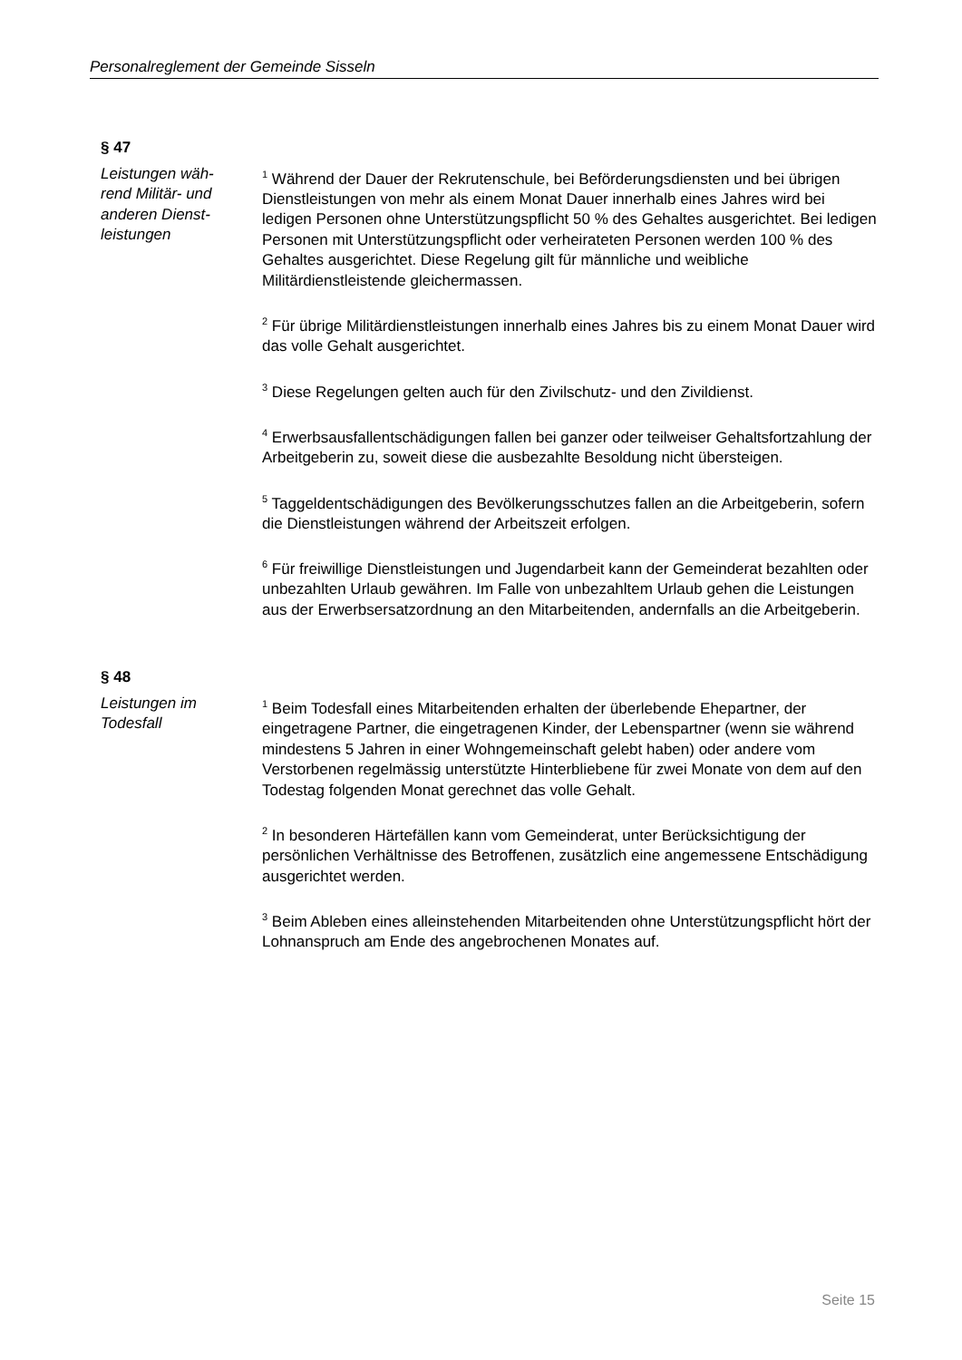Personalreglement der Gemeinde Sisseln
§ 47
Leistungen wäh-
rend Militär- und
anderen Dienst-
leistungen
<sup>1</sup> Während der Dauer der Rekrutenschule, bei Beförderungsdiensten und bei übrigen Dienstleistungen von mehr als einem Monat Dauer innerhalb eines Jahres wird bei ledigen Personen ohne Unterstützungspflicht 50 % des Gehaltes ausgerichtet. Bei ledigen Personen mit Unterstützungspflicht oder verheirateten Personen werden 100 % des Gehaltes ausgerichtet. Diese Regelung gilt für männliche und weibliche Militärdienstleistende gleichermassen.
<sup>2</sup> Für übrige Militärdienstleistungen innerhalb eines Jahres bis zu einem Monat Dauer wird das volle Gehalt ausgerichtet.
<sup>3</sup> Diese Regelungen gelten auch für den Zivilschutz- und den Zivildienst.
<sup>4</sup> Erwerbsausfallentschädigungen fallen bei ganzer oder teilweiser Gehaltsfortzahlung der Arbeitgeberin zu, soweit diese die ausbezahlte Besoldung nicht übersteigen.
<sup>5</sup> Taggeldentschädigungen des Bevölkerungsschutzes fallen an die Arbeitgeberin, sofern die Dienstleistungen während der Arbeitszeit erfolgen.
<sup>6</sup> Für freiwillige Dienstleistungen und Jugendarbeit kann der Gemeinderat bezahlten oder unbezahlten Urlaub gewähren. Im Falle von unbezahltem Urlaub gehen die Leistungen aus der Erwerbsersatzordnung an den Mitarbeitenden, andernfalls an die Arbeitgeberin.
§ 48
Leistungen im
Todesfall
<sup>1</sup> Beim Todesfall eines Mitarbeitenden erhalten der überlebende Ehepartner, der eingetragene Partner, die eingetragenen Kinder, der Lebenspartner (wenn sie während mindestens 5 Jahren in einer Wohngemeinschaft gelebt haben) oder andere vom Verstorbenen regelmässig unterstützte Hinterbliebene für zwei Monate von dem auf den Todestag folgenden Monat gerechnet das volle Gehalt.
<sup>2</sup> In besonderen Härtefällen kann vom Gemeinderat, unter Berücksichtigung der persönlichen Verhältnisse des Betroffenen, zusätzlich eine angemessene Entschädigung ausgerichtet werden.
<sup>3</sup> Beim Ableben eines alleinstehenden Mitarbeitenden ohne Unterstützungspflicht hört der Lohnanspruch am Ende des angebrochenen Monates auf.
Seite 15